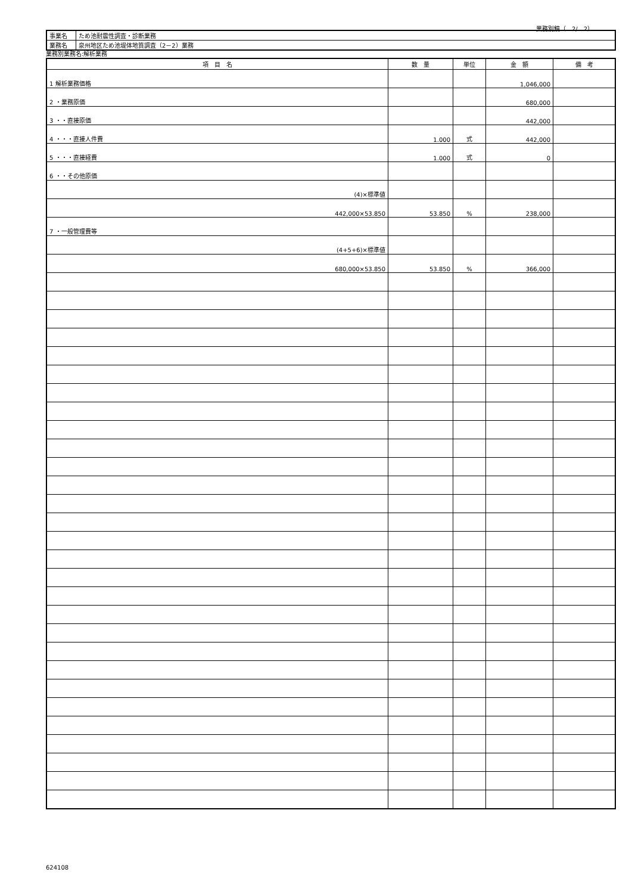業務別鏡（　2/　2）
| 事業名 | ため池耐震性調査・診断業務 |
| 業務名 | 泉州地区ため池堤体地質調査（2－2）業務 |
業務別業務名:解析業務
| 項 目 名 | 数 量 | 単位 | 金 額 | 備 考 |
| --- | --- | --- | --- | --- |
| 1 解析業務価格 | | | 1,046,000 | |
| 2 ・業務原価 | | | 680,000 | |
| 3 ・・直接原価 | | | 442,000 | |
| 4 ・・・直接人件費 | 1.000 | 式 | 442,000 | |
| 5 ・・・直接経費 | 1.000 | 式 | 0 | |
| 6 ・・その他原価 | | | | |
| (4)×標準値 | | | | |
| 442,000×53.850 | 53.850 | % | 238,000 | |
| 7 ・一般管理費等 | | | | |
| (4+5+6)×標準値 | | | | |
| 680,000×53.850 | 53.850 | % | 366,000 | |
624108